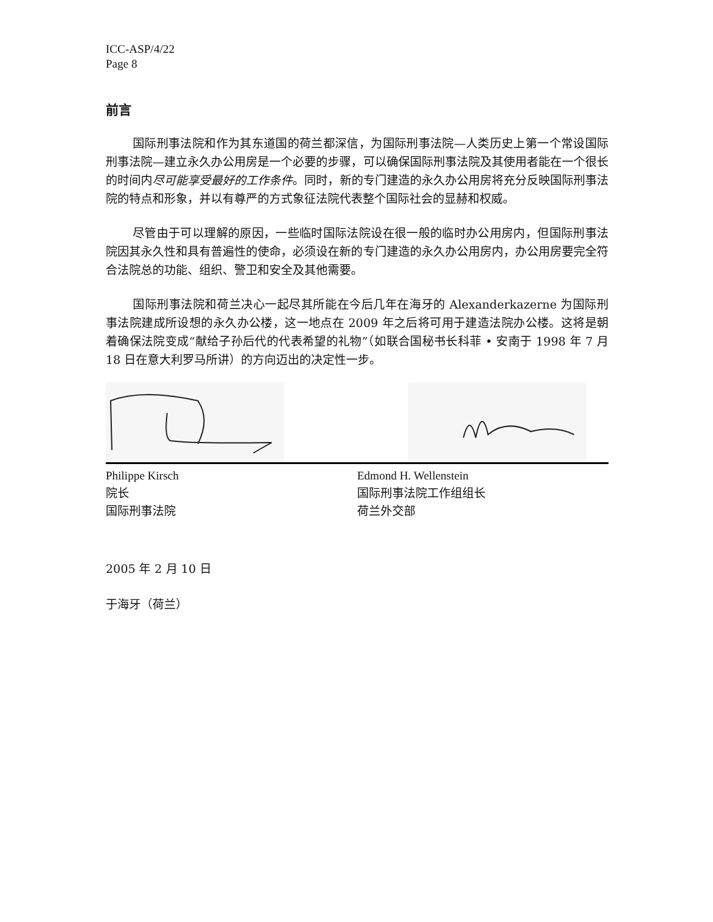ICC-ASP/4/22
Page 8
前言
国际刑事法院和作为其东道国的荷兰都深信，为国际刑事法院—人类历史上第一个常设国际刑事法院—建立永久办公用房是一个必要的步骤，可以确保国际刑事法院及其使用者能在一个很长的时间内尽可能享受最好的工作条件。同时，新的专门建造的永久办公用房将充分反映国际刑事法院的特点和形象，并以有尊严的方式象征法院代表整个国际社会的显赫和权威。
尽管由于可以理解的原因，一些临时国际法院设在很一般的临时办公用房内，但国际刑事法院因其永久性和具有普遍性的使命，必须设在新的专门建造的永久办公用房内，办公用房要完全符合法院总的功能、组织、警卫和安全及其他需要。
国际刑事法院和荷兰决心一起尽其所能在今后几年在海牙的 Alexanderkazerne 为国际刑事法院建成所设想的永久办公楼，这一地点在 2009 年之后将可用于建造法院办公楼。这将是朝着确保法院变成“献给子孙后代的代表希望的礼物”（如联合国秘书长科菲 • 安南于 1998 年 7 月 18 日在意大利罗马所讲）的方向迈出的决定性一步。
Philippe Kirsch
院长
国际刑事法院
Edmond H. Wellenstein
国际刑事法院工作组组长
荷兰外交部
2005 年 2 月 10 日
于海牙（荷兰）